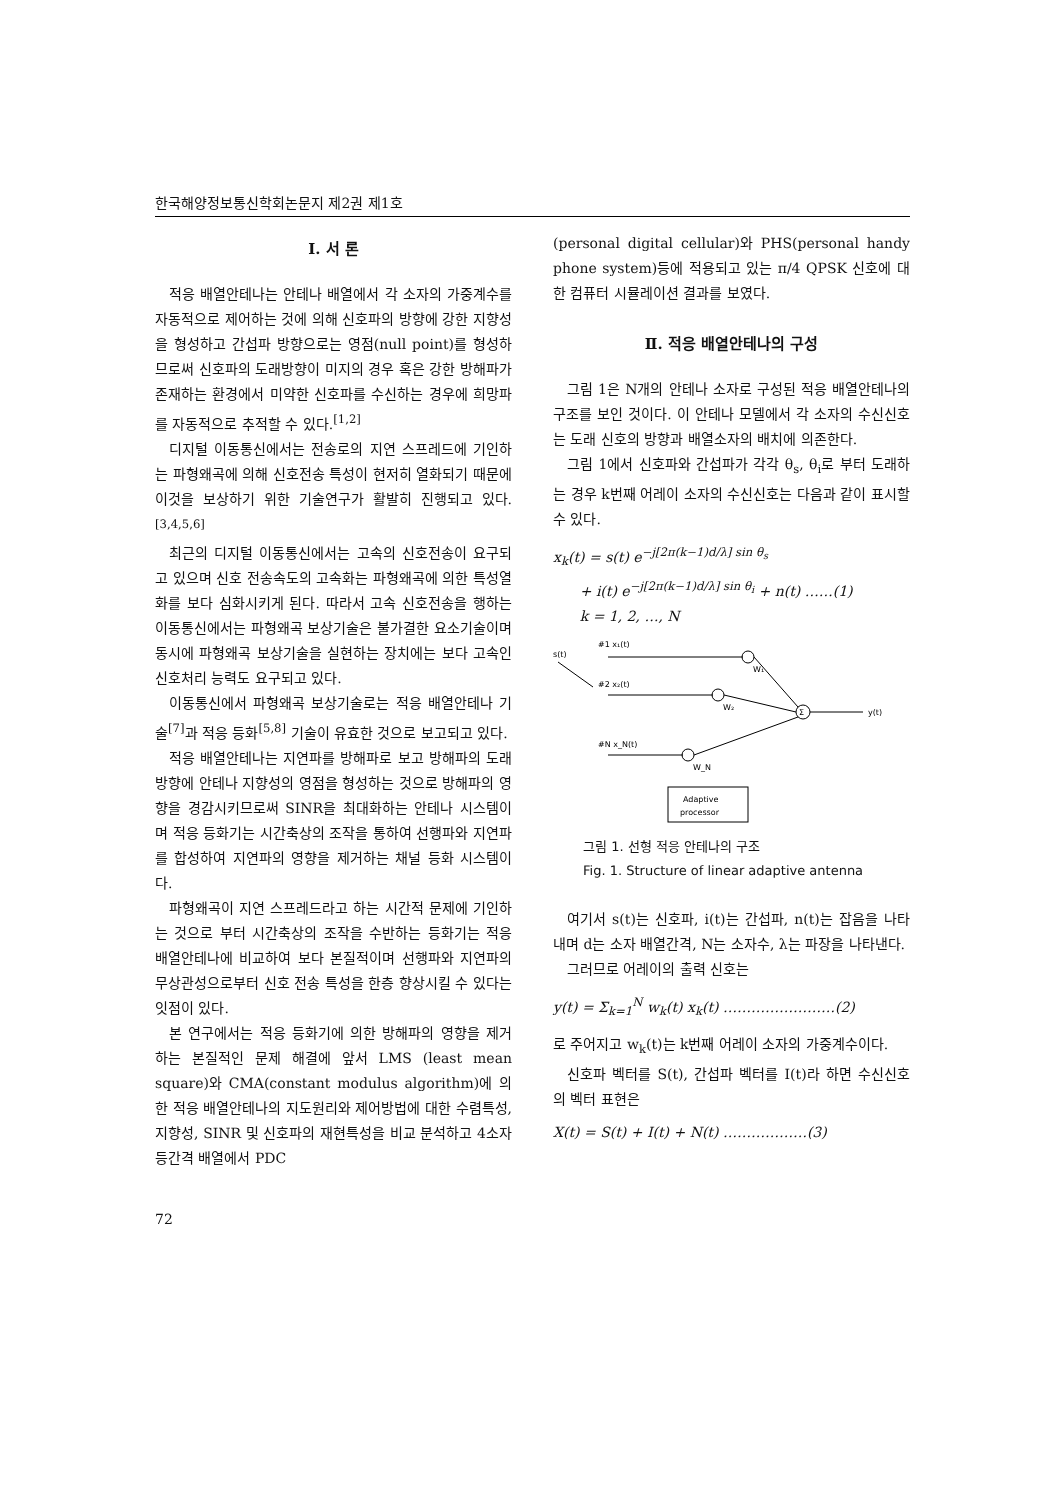한국해양정보통신학회논문지 제2권 제1호
Ⅰ. 서 론
적응 배열안테나는 안테나 배열에서 각 소자의 가중계수를 자동적으로 제어하는 것에 의해 신호파의 방향에 강한 지향성을 형성하고 간섭파 방향으로는 영점(null point)를 형성하므로써 신호파의 도래방향이 미지의 경우 혹은 강한 방해파가 존재하는 환경에서 미약한 신호파를 수신하는 경우에 희망파를 자동적으로 추적할 수 있다.<sup>[1,2]</sup>
디지털 이동통신에서는 전송로의 지연 스프레드에 기인하는 파형왜곡에 의해 신호전송 특성이 현저히 열화되기 때문에 이것을 보상하기 위한 기술연구가 활발히 진행되고 있다. <sup>[3,4,5,6]</sup>
최근의 디지털 이동통신에서는 고속의 신호전송이 요구되고 있으며 신호 전송속도의 고속화는 파형왜곡에 의한 특성열화를 보다 심화시키게 된다. 따라서 고속 신호전송을 행하는 이동통신에서는 파형왜곡 보상기술은 불가결한 요소기술이며 동시에 파형왜곡 보상기술을 실현하는 장치에는 보다 고속인 신호처리 능력도 요구되고 있다.
이동통신에서 파형왜곡 보상기술로는 적응 배열안테나 기술<sup>[7]</sup>과 적응 등화<sup>[5,8]</sup> 기술이 유효한 것으로 보고되고 있다.
적응 배열안테나는 지연파를 방해파로 보고 방해파의 도래방향에 안테나 지향성의 영점을 형성하는 것으로 방해파의 영향을 경감시키므로써 SINR을 최대화하는 안테나 시스템이며 적응 등화기는 시간축상의 조작을 통하여 선행파와 지연파를 합성하여 지연파의 영향을 제거하는 채널 등화 시스템이다.
파형왜곡이 지연 스프레드라고 하는 시간적 문제에 기인하는 것으로 부터 시간축상의 조작을 수반하는 등화기는 적응 배열안테나에 비교하여 보다 본질적이며 선행파와 지연파의 무상관성으로부터 신호 전송 특성을 한층 향상시킬 수 있다는 잇점이 있다.
본 연구에서는 적응 등화기에 의한 방해파의 영향을 제거하는 본질적인 문제 해결에 앞서 LMS (least mean square)와 CMA(constant modulus algorithm)에 의한 적응 배열안테나의 지도원리와 제어방법에 대한 수렴특성, 지향성, SINR 및 신호파의 재현특성을 비교 분석하고 4소자 등간격 배열에서 PDC
(personal digital cellular)와 PHS(personal handy phone system)등에 적용되고 있는 π/4 QPSK 신호에 대한 컴퓨터 시뮬레이션 결과를 보였다.
Ⅱ. 적응 배열안테나의 구성
그림 1은 N개의 안테나 소자로 구성된 적응 배열안테나의 구조를 보인 것이다. 이 안테나 모델에서 각 소자의 수신신호는 도래 신호의 방향과 배열소자의 배치에 의존한다.
그림 1에서 신호파와 간섭파가 각각 θ<sub>s</sub>, θ<sub>i</sub>로 부터 도래하는 경우 k번째 어레이 소자의 수신신호는 다음과 같이 표시할 수 있다.
x<sub>k</sub>(t) = s(t) e<sup>−j[2π(k−1)d/λ] sin θ<sub>s</sub></sup>
+ i(t) e<sup>−j[2π(k−1)d/λ] sin θ<sub>i</sub></sup> + n(t) ……(1)
k = 1, 2, …, N
s(t)
#1 x₁(t)
#2 x₂(t)
#N x_N(t)
W₁
W₂
W_N
Σ
y(t)
Adaptive
processor
그림 1. 선형 적응 안테나의 구조
Fig. 1. Structure of linear adaptive antenna
여기서 s(t)는 신호파, i(t)는 간섭파, n(t)는 잡음을 나타내며 d는 소자 배열간격, N는 소자수, λ는 파장을 나타낸다.
그러므로 어레이의 출력 신호는
y(t) = Σ<sub>k=1</sub><sup>N</sup> w<sub>k</sub>(t) x<sub>k</sub>(t) ……………………(2)
로 주어지고 w<sub>k</sub>(t)는 k번째 어레이 소자의 가중계수이다.
신호파 벡터를 S(t), 간섭파 벡터를 I(t)라 하면 수신신호의 벡터 표현은
X(t) = S(t) + I(t) + N(t) ………………(3)
72